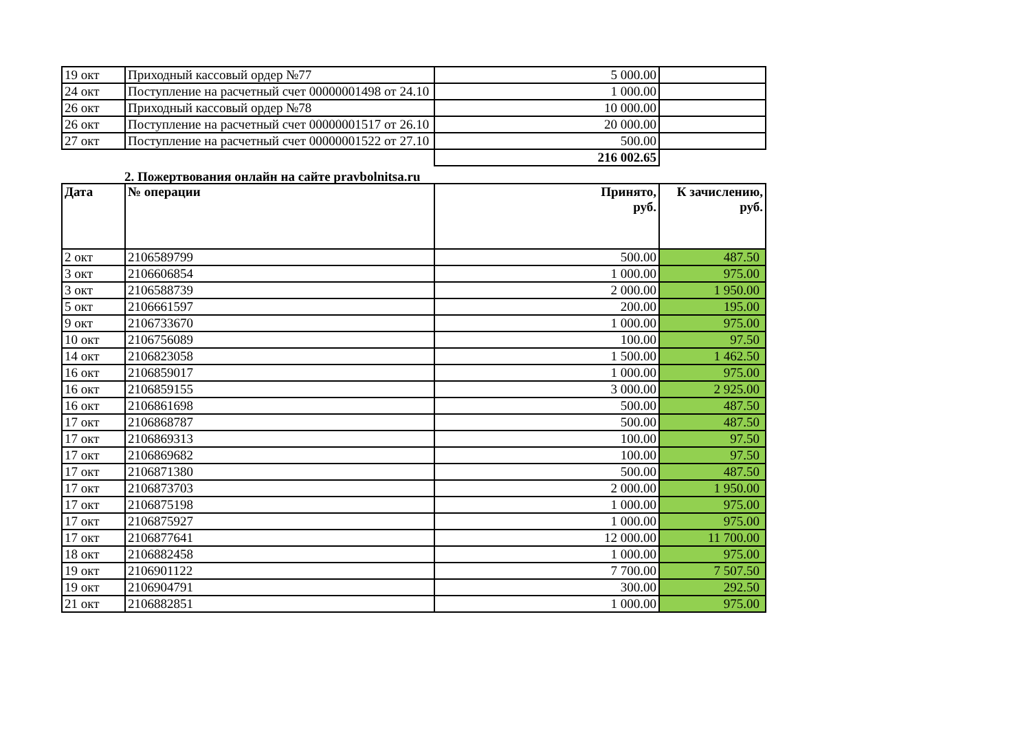| 19 окт | Приходный кассовый ордер №77 | 5 000.00 | |
| 24 окт | Поступление на расчетный счет 00000001498 от 24.10 | 1 000.00 | |
| 26 окт | Приходный кассовый ордер №78 | 10 000.00 | |
| 26 окт | Поступление на расчетный счет 00000001517 от 26.10 | 20 000.00 | |
| 27 окт | Поступление на расчетный счет 00000001522 от 27.10 | 500.00 | |
| | | 216 002.65 | |
2. Пожертвования онлайн на сайте pravbolnitsa.ru
| Дата | № операции | Принято, руб. | К зачислению, руб. |
| --- | --- | --- | --- |
| 2 окт | 2106589799 | 500.00 | 487.50 |
| 3 окт | 2106606854 | 1 000.00 | 975.00 |
| 3 окт | 2106588739 | 2 000.00 | 1 950.00 |
| 5 окт | 2106661597 | 200.00 | 195.00 |
| 9 окт | 2106733670 | 1 000.00 | 975.00 |
| 10 окт | 2106756089 | 100.00 | 97.50 |
| 14 окт | 2106823058 | 1 500.00 | 1 462.50 |
| 16 окт | 2106859017 | 1 000.00 | 975.00 |
| 16 окт | 2106859155 | 3 000.00 | 2 925.00 |
| 16 окт | 2106861698 | 500.00 | 487.50 |
| 17 окт | 2106868787 | 500.00 | 487.50 |
| 17 окт | 2106869313 | 100.00 | 97.50 |
| 17 окт | 2106869682 | 100.00 | 97.50 |
| 17 окт | 2106871380 | 500.00 | 487.50 |
| 17 окт | 2106873703 | 2 000.00 | 1 950.00 |
| 17 окт | 2106875198 | 1 000.00 | 975.00 |
| 17 окт | 2106875927 | 1 000.00 | 975.00 |
| 17 окт | 2106877641 | 12 000.00 | 11 700.00 |
| 18 окт | 2106882458 | 1 000.00 | 975.00 |
| 19 окт | 2106901122 | 7 700.00 | 7 507.50 |
| 19 окт | 2106904791 | 300.00 | 292.50 |
| 21 окт | 2106882851 | 1 000.00 | 975.00 |